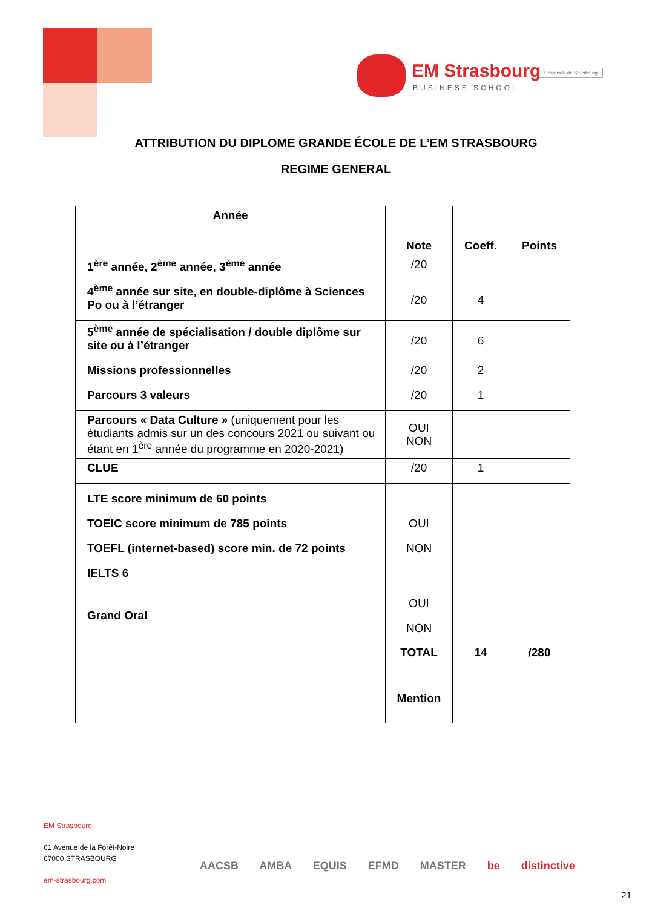EM Strasbourg
BUSINESS SCHOOL
Université de Strasbourg
ATTRIBUTION DU DIPLOME GRANDE ÉCOLE DE L’EM STRASBOURG
REGIME GENERAL
| Année | Note | Coeff. | Points |
| --- | --- | --- | --- |
| 1<sup>ère</sup> année, 2<sup>ème</sup> année, 3<sup>ème</sup> année | /20 | | |
| 4<sup>ème</sup> année sur site, en double-diplôme à Sciences Po ou à l’étranger | /20 | 4 | |
| 5<sup>ème</sup> année de spécialisation / double diplôme sur site ou à l’étranger | /20 | 6 | |
| Missions professionnelles | /20 | 2 | |
| Parcours 3 valeurs | /20 | 1 | |
| Parcours « Data Culture » (uniquement pour les étudiants admis sur un des concours 2021 ou suivant ou étant en 1<sup>ère</sup> année du programme en 2020-2021) | OUI NON | | |
| CLUE | /20 | 1 | |
| LTE score minimum de 60 points TOEIC score minimum de 785 points TOEFL (internet-based) score min. de 72 points IELTS 6 | OUI NON | | |
| Grand Oral | OUI NON | | |
| | TOTAL | 14 | /280 |
| | Mention | | |
EM Strasbourg
61 Avenue de la Forêt-Noire
67000 STRASBOURG
em-strasbourg.com
AACSB AMBA EQUIS EFMD MASTER be distinctive
21